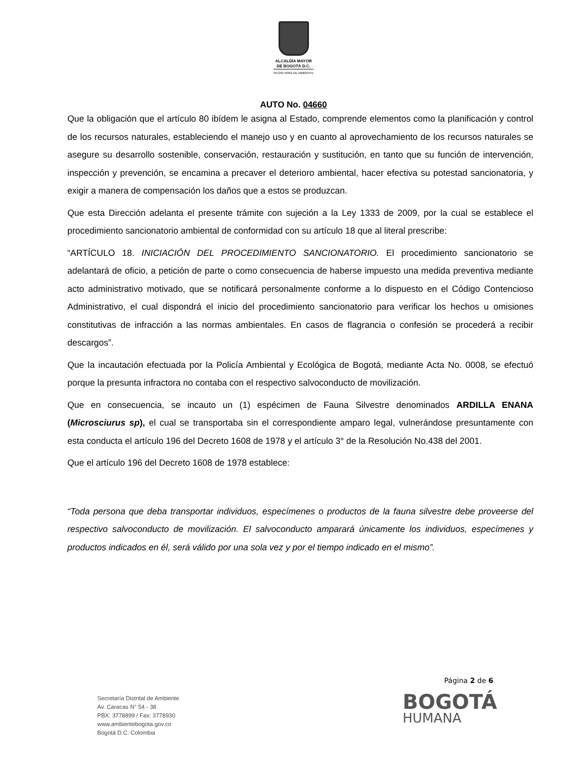ALCALDÍA MAYOR
DE BOGOTÁ D.C.
SECRETARÍA DE AMBIENTE
AUTO No. 04660
Que la obligación que el artículo 80 ibídem le asigna al Estado, comprende elementos como la planificación y control de los recursos naturales, estableciendo el manejo uso y en cuanto al aprovechamiento de los recursos naturales se asegure su desarrollo sostenible, conservación, restauración y sustitución, en tanto que su función de intervención, inspección y prevención, se encamina a precaver el deterioro ambiental, hacer efectiva su potestad sancionatoria, y exigir a manera de compensación los daños que a estos se produzcan.
Que esta Dirección adelanta el presente trámite con sujeción a la Ley 1333 de 2009, por la cual se establece el procedimiento sancionatorio ambiental de conformidad con su artículo 18 que al literal prescribe:
“ARTÍCULO 18. INICIACIÓN DEL PROCEDIMIENTO SANCIONATORIO. El procedimiento sancionatorio se adelantará de oficio, a petición de parte o como consecuencia de haberse impuesto una medida preventiva mediante acto administrativo motivado, que se notificará personalmente conforme a lo dispuesto en el Código Contencioso Administrativo, el cual dispondrá el inicio del procedimiento sancionatorio para verificar los hechos u omisiones constitutivas de infracción a las normas ambientales. En casos de flagrancia o confesión se procederá a recibir descargos”.
Que la incautación efectuada por la Policía Ambiental y Ecológica de Bogotá, mediante Acta No. 0008, se efectuó porque la presunta infractora no contaba con el respectivo salvoconducto de movilización.
Que en consecuencia, se incauto un (1) espécimen de Fauna Silvestre denominados ARDILLA ENANA (Microsciurus sp), el cual se transportaba sin el correspondiente amparo legal, vulnerándose presuntamente con esta conducta el artículo 196 del Decreto 1608 de 1978 y el artículo 3° de la Resolución No.438 del 2001.
Que el artículo 196 del Decreto 1608 de 1978 establece:
“Toda persona que deba transportar individuos, especímenes o productos de la fauna silvestre debe proveerse del respectivo salvoconducto de movilización. El salvoconducto amparará únicamente los individuos, especímenes y productos indicados en él, será válido por una sola vez y por el tiempo indicado en el mismo”.
Página 2 de 6
Secretaría Distrital de Ambiente
Av. Caracas N° 54 - 38
PBX: 3778899 / Fax: 3778930
www.ambientebogota.gov.co
Bogotá D.C. Colombia
BOGOTÁ
HUMANA